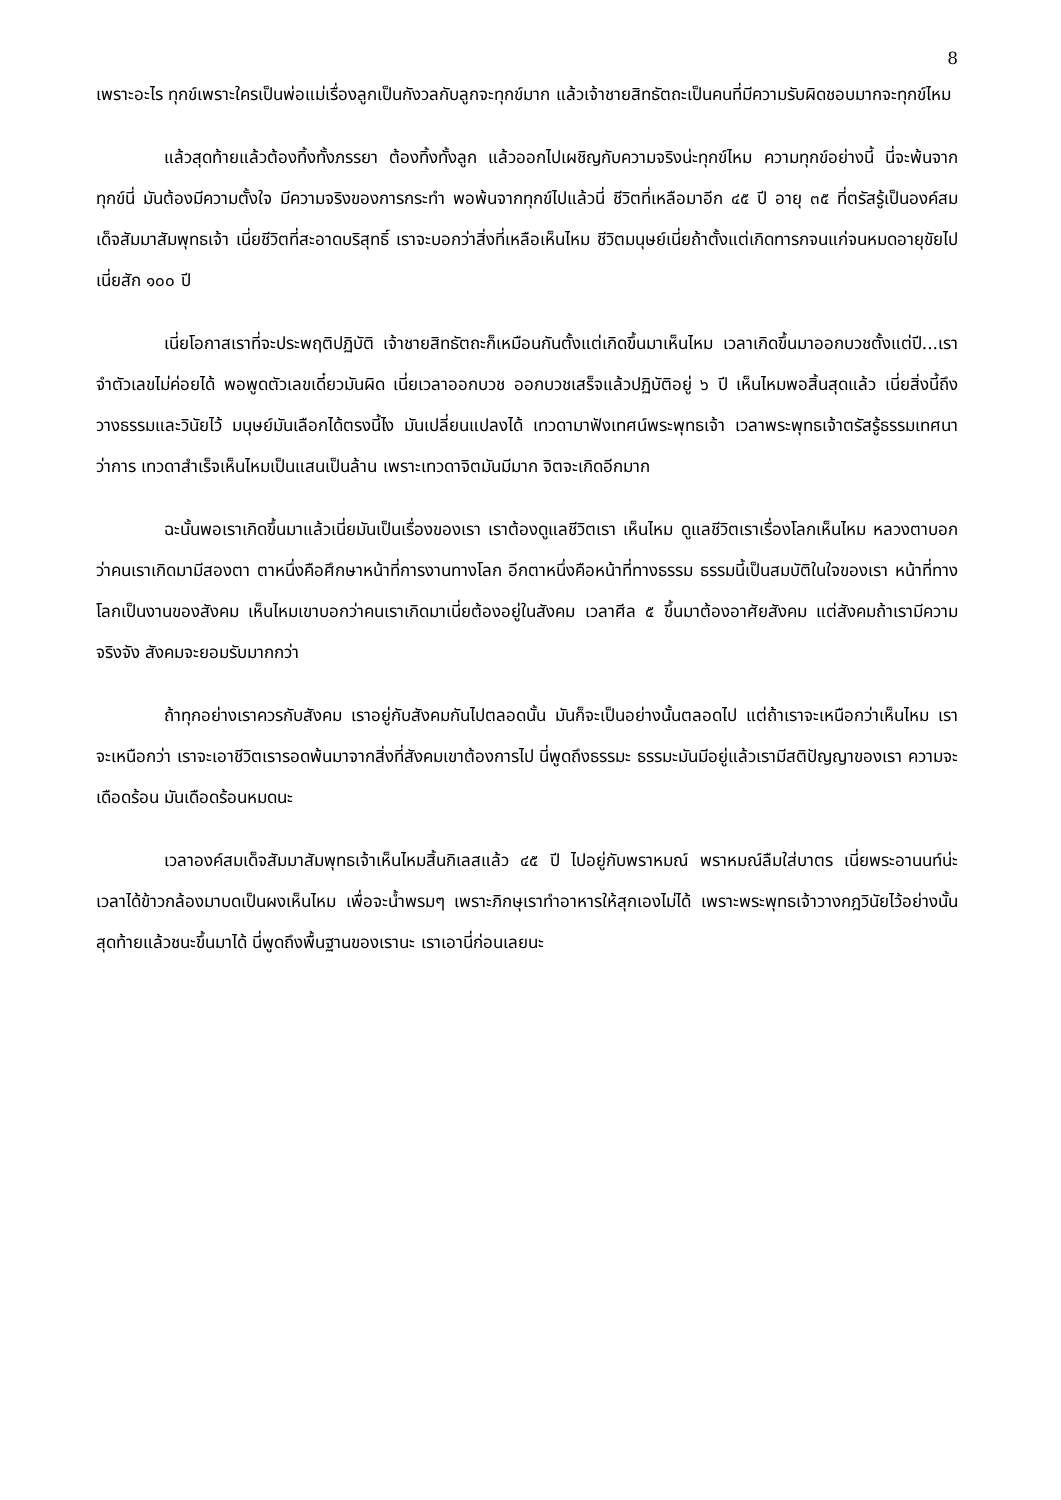8
เพราะอะไร ทุกข์เพราะใครเป็นพ่อแม่เรื่องลูกเป็นกังวลกับลูกจะทุกข์มาก แล้วเจ้าชายสิทธัตถะเป็นคนที่มีความรับผิดชอบมากจะทุกข์ไหม
แล้วสุดท้ายแล้วต้องทิ้งทั้งภรรยา ต้องทิ้งทั้งลูก แล้วออกไปเผชิญกับความจริงน่ะทุกข์ไหม ความทุกข์อย่างนี้ นี่จะพ้นจากทุกข์นี่ มันต้องมีความตั้งใจ มีความจริงของการกระทำ พอพ้นจากทุกข์ไปแล้วนี่ ชีวิตที่เหลือมาอีก ๔๕ ปี อายุ ๓๕ ที่ตรัสรู้เป็นองค์สมเด็จสัมมาสัมพุทธเจ้า เนี่ยชีวิตที่สะอาดบริสุทธิ์ เราจะบอกว่าสิ่งที่เหลือเห็นไหม ชีวิตมนุษย์เนี่ยถ้าตั้งแต่เกิดทารกจนแก่จนหมดอายุขัยไป เนี่ยสัก ๑๐๐ ปี
เนี่ยโอกาสเราที่จะประพฤติปฏิบัติ เจ้าชายสิทธัตถะก็เหมือนกันตั้งแต่เกิดขึ้นมาเห็นไหม เวลาเกิดขึ้นมาออกบวชตั้งแต่ปี...เราจำตัวเลขไม่ค่อยได้ พอพูดตัวเลขเดี๋ยวมันผิด เนี่ยเวลาออกบวช ออกบวชเสร็จแล้วปฏิบัติอยู่ ๖ ปี เห็นไหมพอสิ้นสุดแล้ว เนี่ยสิ่งนี้ถึงวางธรรมและวินัยไว้ มนุษย์มันเลือกได้ตรงนี้ไง มันเปลี่ยนแปลงได้ เทวดามาฟังเทศน์พระพุทธเจ้า เวลาพระพุทธเจ้าตรัสรู้ธรรมเทศนาว่าการ เทวดาสำเร็จเห็นไหมเป็นแสนเป็นล้าน เพราะเทวดาจิตมันมีมาก จิตจะเกิดอีกมาก
ฉะนั้นพอเราเกิดขึ้นมาแล้วเนี่ยมันเป็นเรื่องของเรา เราต้องดูแลชีวิตเรา เห็นไหม ดูแลชีวิตเราเรื่องโลกเห็นไหม หลวงตาบอกว่าคนเราเกิดมามีสองตา ตาหนึ่งคือศึกษาหน้าที่การงานทางโลก อีกตาหนึ่งคือหน้าที่ทางธรรม ธรรมนี้เป็นสมบัติในใจของเรา หน้าที่ทางโลกเป็นงานของสังคม เห็นไหมเขาบอกว่าคนเราเกิดมาเนี่ยต้องอยู่ในสังคม เวลาศีล ๕ ขึ้นมาต้องอาศัยสังคม แต่สังคมถ้าเรามีความจริงจัง สังคมจะยอมรับมากกว่า
ถ้าทุกอย่างเราควรกับสังคม เราอยู่กับสังคมกันไปตลอดนั้น มันก็จะเป็นอย่างนั้นตลอดไป แต่ถ้าเราจะเหนือกว่าเห็นไหม เราจะเหนือกว่า เราจะเอาชีวิตเรารอดพ้นมาจากสิ่งที่สังคมเขาต้องการไป นี่พูดถึงธรรมะ ธรรมะมันมีอยู่แล้วเรามีสติปัญญาของเรา ความจะเดือดร้อน มันเดือดร้อนหมดนะ
เวลาองค์สมเด็จสัมมาสัมพุทธเจ้าเห็นไหมสิ้นกิเลสแล้ว ๔๕ ปี ไปอยู่กับพราหมณ์ พราหมณ์ลืมใส่บาตร เนี่ยพระอานนท์น่ะเวลาได้ข้าวกล้องมาบดเป็นผงเห็นไหม เพื่อจะน้ำพรมๆ เพราะภิกษุเราทำอาหารให้สุกเองไม่ได้ เพราะพระพุทธเจ้าวางกฎวินัยไว้อย่างนั้น สุดท้ายแล้วชนะขึ้นมาได้ นี่พูดถึงพื้นฐานของเรานะ เราเอานี่ก่อนเลยนะ